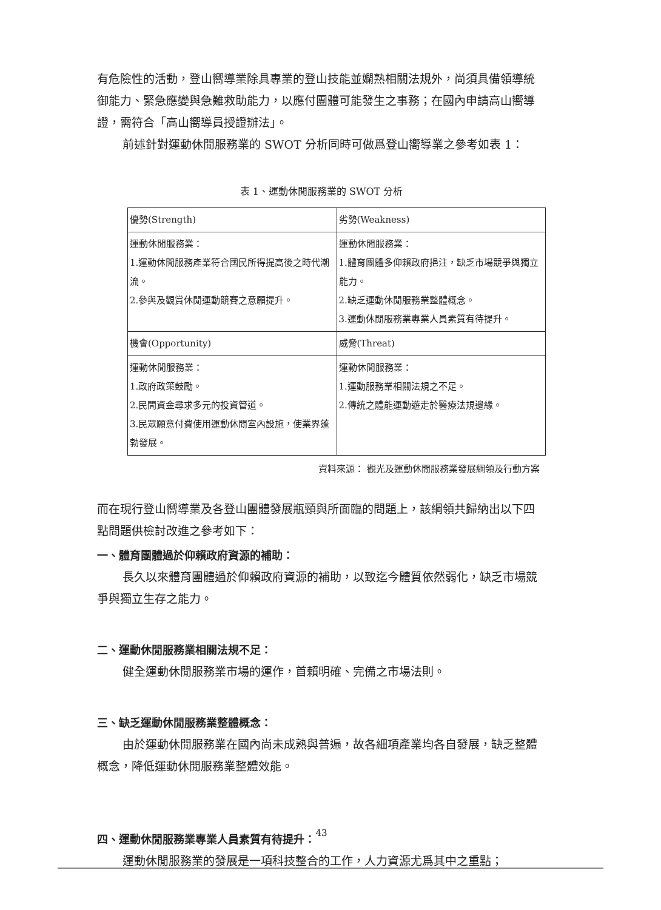有危險性的活動，登山嚮導業除具專業的登山技能並嫻熟相關法規外，尚須具備領導統御能力、緊急應變與急難救助能力，以應付團體可能發生之事務；在國內申請高山嚮導證，需符合「高山嚮導員授證辦法」。
前述針對運動休閒服務業的 SWOT 分析同時可做爲登山嚮導業之參考如表 1：
表 1、運動休閒服務業的 SWOT 分析
| 優勢(Strength) | 劣勢(Weakness) |
| 運動休閒服務業： 1.運動休閒服務產業符合國民所得提高後之時代潮流。 2.參與及觀賞休閒運動競賽之意願提升。 | 運動休閒服務業： 1.體育團體多仰賴政府挹注，缺乏市場競爭與獨立能力。 2.缺乏運動休閒服務業整體概念。 3.運動休閒服務業專業人員素質有待提升。 |
| 機會(Opportunity) | 威脅(Threat) |
| 運動休閒服務業： 1.政府政策鼓勵。 2.民間資金尋求多元的投資管道。 3.民眾願意付費使用運動休閒室內設施，使業界蓬勃發展。 | 運動休閒服務業： 1.運動服務業相關法規之不足。 2.傳統之體能運動遊走於醫療法規邊緣。 |
資料來源： 觀光及運動休閒服務業發展綱領及行動方案
而在現行登山嚮導業及各登山團體發展瓶頸與所面臨的問題上，該綱領共歸納出以下四點問題供檢討改進之參考如下：
一、體育團體過於仰賴政府資源的補助：
長久以來體育團體過於仰賴政府資源的補助，以致迄今體質依然弱化，缺乏市場競爭與獨立生存之能力。
二、運動休閒服務業相關法規不足：
健全運動休閒服務業市場的運作，首賴明確、完備之市場法則。
三、缺乏運動休閒服務業整體概念：
由於運動休閒服務業在國內尚未成熟與普遍，故各細項產業均各自發展，缺乏整體概念，降低運動休閒服務業整體效能。
四、運動休閒服務業專業人員素質有待提升：
運動休閒服務業的發展是一項科技整合的工作，人力資源尤爲其中之重點；
43